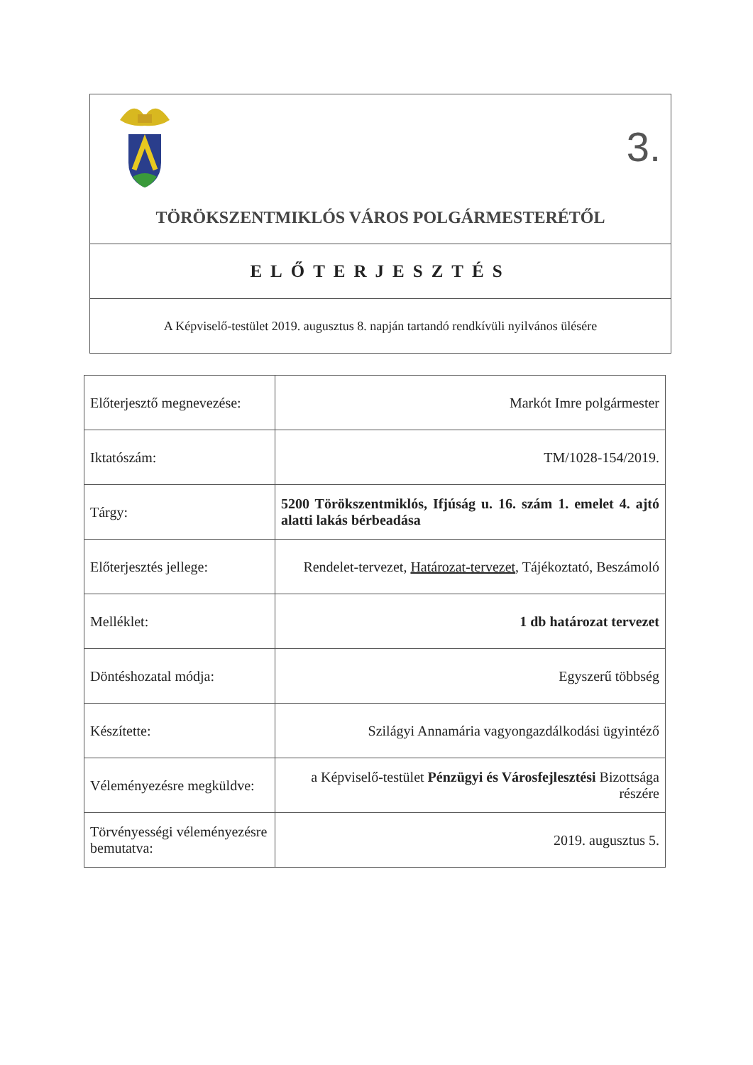3.
TÖRÖKSZENTMIKLÓS VÁROS POLGÁRMESTERÉTŐL
ELŐTERJESZTÉS
A Képviselő-testület 2019. augusztus 8. napján tartandó rendkívüli nyilvános ülésére
| Előterjesztő megnevezése: | Markót Imre polgármester |
| Iktatószám: | TM/1028-154/2019. |
| Tárgy: | 5200 Törökszentmiklós, Ifjúság u. 16. szám 1. emelet 4. ajtó alatti lakás bérbeadása |
| Előterjesztés jellege: | Rendelet-tervezet, Határozat-tervezet , Tájékoztató, Beszámoló |
| Melléklet: | 1 db határozat tervezet |
| Döntéshozatal módja: | Egyszerű többség |
| Készítette: | Szilágyi Annamária vagyongazdálkodási ügyintéző |
| Véleményezésre megküldve: | a Képviselő-testület Pénzügyi és Városfejlesztési Bizottsága részére |
| Törvényességi véleményezésre bemutatva: | 2019. augusztus 5. |